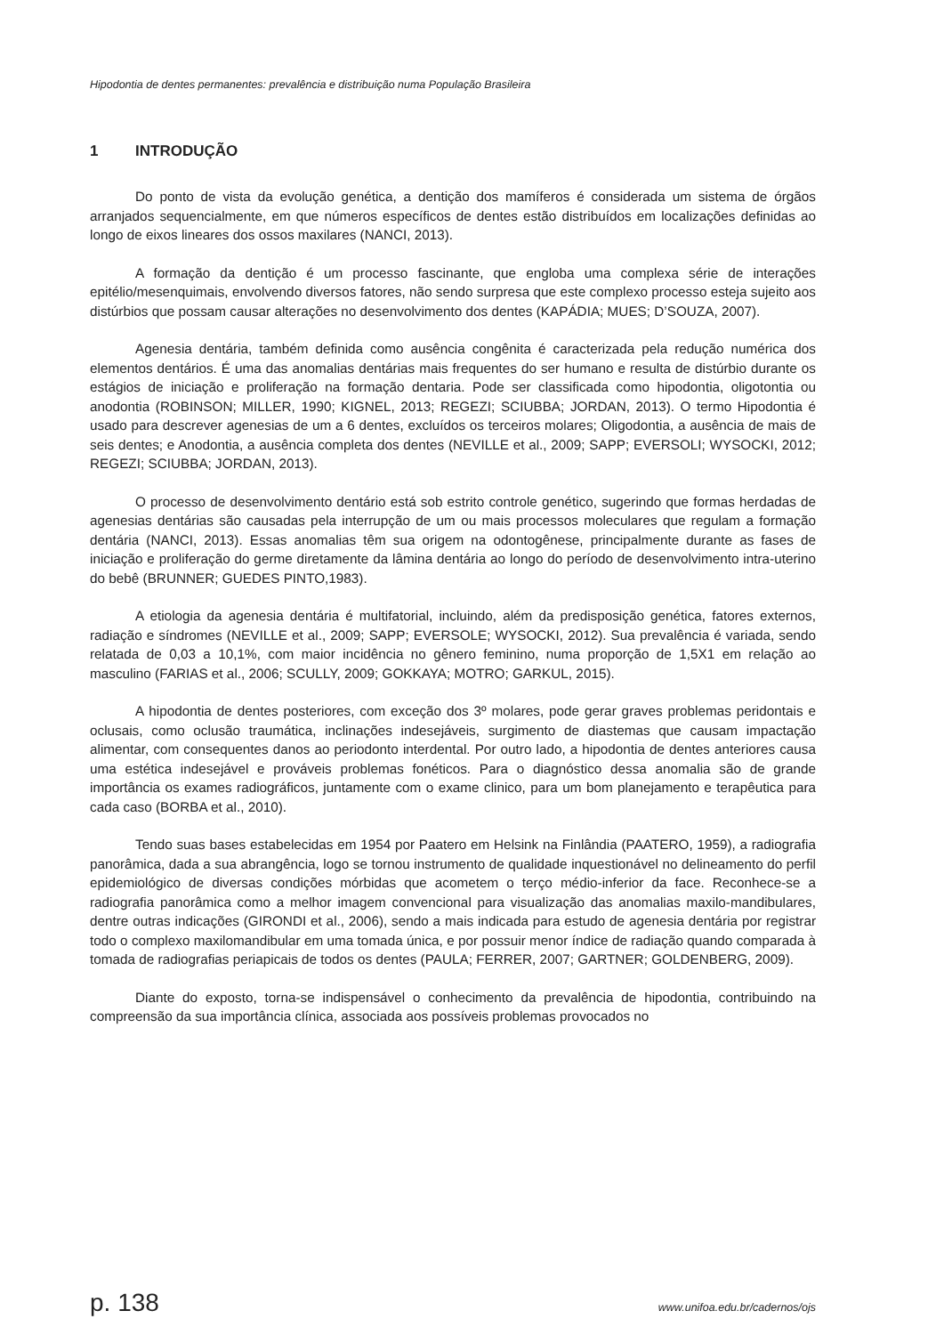Hipodontia de dentes permanentes: prevalência e distribuição numa População Brasileira
1 INTRODUÇÃO
Do ponto de vista da evolução genética, a dentição dos mamíferos é considerada um sistema de órgãos arranjados sequencialmente, em que números específicos de dentes estão distribuídos em localizações definidas ao longo de eixos lineares dos ossos maxilares (NANCI, 2013).
A formação da dentição é um processo fascinante, que engloba uma complexa série de interações epitélio/mesenquimais, envolvendo diversos fatores, não sendo surpresa que este complexo processo esteja sujeito aos distúrbios que possam causar alterações no desenvolvimento dos dentes (KAPÁDIA; MUES; D’SOUZA, 2007).
Agenesia dentária, também definida como ausência congênita é caracterizada pela redução numérica dos elementos dentários. É uma das anomalias dentárias mais frequentes do ser humano e resulta de distúrbio durante os estágios de iniciação e proliferação na formação dentaria. Pode ser classificada como hipodontia, oligotontia ou anodontia (ROBINSON; MILLER, 1990; KIGNEL, 2013; REGEZI; SCIUBBA; JORDAN, 2013). O termo Hipodontia é usado para descrever agenesias de um a 6 dentes, excluídos os terceiros molares; Oligodontia, a ausência de mais de seis dentes; e Anodontia, a ausência completa dos dentes (NEVILLE et al., 2009; SAPP; EVERSOLI; WYSOCKI, 2012; REGEZI; SCIUBBA; JORDAN, 2013).
O processo de desenvolvimento dentário está sob estrito controle genético, sugerindo que formas herdadas de agenesias dentárias são causadas pela interrupção de um ou mais processos moleculares que regulam a formação dentária (NANCI, 2013). Essas anomalias têm sua origem na odontogênese, principalmente durante as fases de iniciação e proliferação do germe diretamente da lâmina dentária ao longo do período de desenvolvimento intra-uterino do bebê (BRUNNER; GUEDES PINTO,1983).
A etiologia da agenesia dentária é multifatorial, incluindo, além da predisposição genética, fatores externos, radiação e síndromes (NEVILLE et al., 2009; SAPP; EVERSOLE; WYSOCKI, 2012). Sua prevalência é variada, sendo relatada de 0,03 a 10,1%, com maior incidência no gênero feminino, numa proporção de 1,5X1 em relação ao masculino (FARIAS et al., 2006; SCULLY, 2009; GOKKAYA; MOTRO; GARKUL, 2015).
A hipodontia de dentes posteriores, com exceção dos 3º molares, pode gerar graves problemas peridontais e oclusais, como oclusão traumática, inclinações indesejáveis, surgimento de diastemas que causam impactação alimentar, com consequentes danos ao periodonto interdental. Por outro lado, a hipodontia de dentes anteriores causa uma estética indesejável e prováveis problemas fonéticos. Para o diagnóstico dessa anomalia são de grande importância os exames radiográficos, juntamente com o exame clinico, para um bom planejamento e terapêutica para cada caso (BORBA et al., 2010).
Tendo suas bases estabelecidas em 1954 por Paatero em Helsink na Finlândia (PAATERO, 1959), a radiografia panorâmica, dada a sua abrangência, logo se tornou instrumento de qualidade inquestionável no delineamento do perfil epidemiológico de diversas condições mórbidas que acometem o terço médio-inferior da face. Reconhece-se a radiografia panorâmica como a melhor imagem convencional para visualização das anomalias maxilo-mandibulares, dentre outras indicações (GIRONDI et al., 2006), sendo a mais indicada para estudo de agenesia dentária por registrar todo o complexo maxilomandibular em uma tomada única, e por possuir menor índice de radiação quando comparada à tomada de radiografias periapicais de todos os dentes (PAULA; FERRER, 2007; GARTNER; GOLDENBERG, 2009).
Diante do exposto, torna-se indispensável o conhecimento da prevalência de hipodontia, contribuindo na compreensão da sua importância clínica, associada aos possíveis problemas provocados no
p. 138 www.unifoa.edu.br/cadernos/ojs